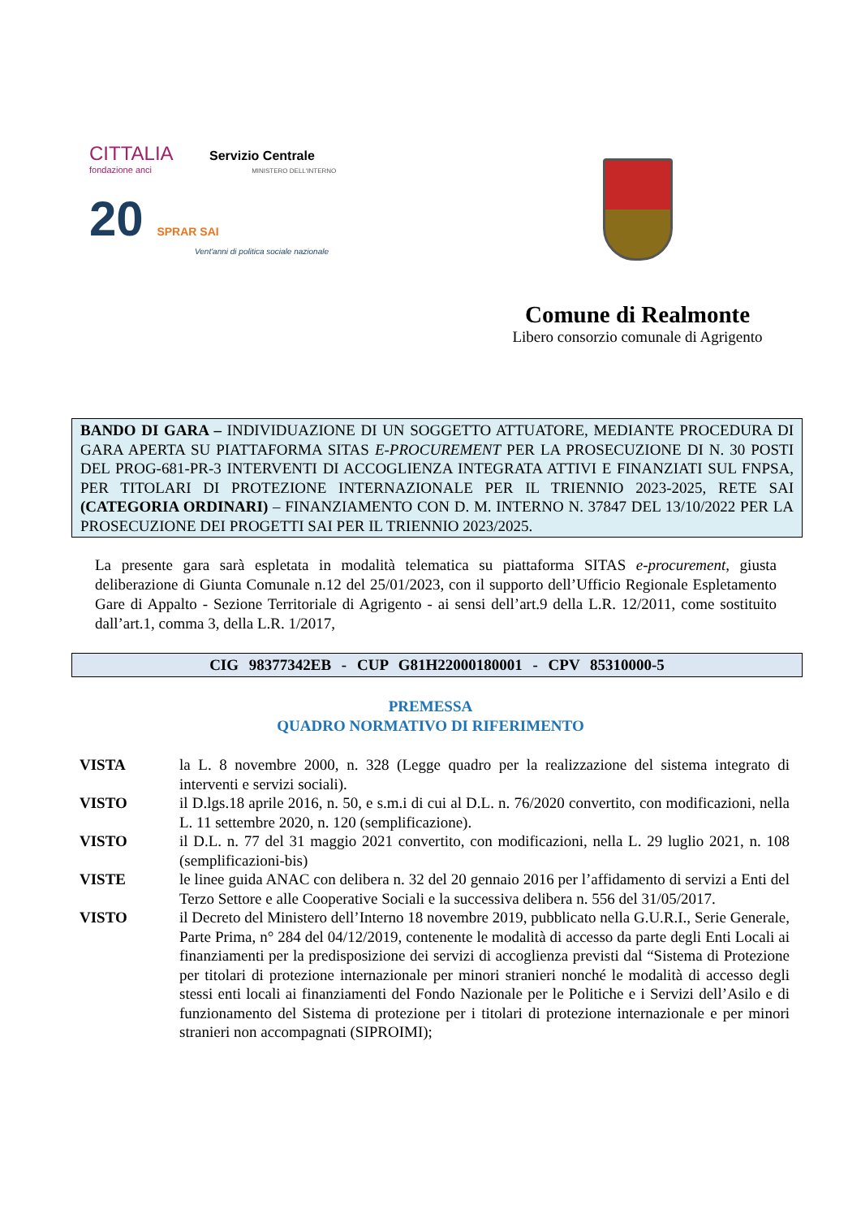CITTALIA Servizio Centrale
fondazione anci MINISTERO DELL'INTERNO
20 SPRAR SAI
Vent'anni di politica sociale nazionale
Comune di Realmonte
Libero consorzio comunale di Agrigento
BANDO DI GARA – INDIVIDUAZIONE DI UN SOGGETTO ATTUATORE, MEDIANTE PROCEDURA DI GARA APERTA SU PIATTAFORMA SITAS E-PROCUREMENT PER LA PROSECUZIONE DI N. 30 POSTI DEL PROG-681-PR-3 INTERVENTI DI ACCOGLIENZA INTEGRATA ATTIVI E FINANZIATI SUL FNPSA, PER TITOLARI DI PROTEZIONE INTERNAZIONALE PER IL TRIENNIO 2023-2025, RETE SAI (CATEGORIA ORDINARI) – FINANZIAMENTO CON D. M. INTERNO N. 37847 DEL 13/10/2022 PER LA PROSECUZIONE DEI PROGETTI SAI PER IL TRIENNIO 2023/2025.
La presente gara sarà espletata in modalità telematica su piattaforma SITAS e-procurement, giusta deliberazione di Giunta Comunale n.12 del 25/01/2023, con il supporto dell’Ufficio Regionale Espletamento Gare di Appalto - Sezione Territoriale di Agrigento - ai sensi dell’art.9 della L.R. 12/2011, come sostituito dall’art.1, comma 3, della L.R. 1/2017,
CIG 98377342EB - CUP G81H22000180001 - CPV 85310000-5
PREMESSA
QUADRO NORMATIVO DI RIFERIMENTO
VISTA la L. 8 novembre 2000, n. 328 (Legge quadro per la realizzazione del sistema integrato di interventi e servizi sociali).
VISTO il D.lgs.18 aprile 2016, n. 50, e s.m.i di cui al D.L. n. 76/2020 convertito, con modificazioni, nella L. 11 settembre 2020, n. 120 (semplificazione).
VISTO il D.L. n. 77 del 31 maggio 2021 convertito, con modificazioni, nella L. 29 luglio 2021, n. 108 (semplificazioni-bis)
VISTE le linee guida ANAC con delibera n. 32 del 20 gennaio 2016 per l’affidamento di servizi a Enti del Terzo Settore e alle Cooperative Sociali e la successiva delibera n. 556 del 31/05/2017.
VISTO il Decreto del Ministero dell’Interno 18 novembre 2019, pubblicato nella G.U.R.I., Serie Generale, Parte Prima, n° 284 del 04/12/2019, contenente le modalità di accesso da parte degli Enti Locali ai finanziamenti per la predisposizione dei servizi di accoglienza previsti dal “Sistema di Protezione per titolari di protezione internazionale per minori stranieri nonché le modalità di accesso degli stessi enti locali ai finanziamenti del Fondo Nazionale per le Politiche e i Servizi dell’Asilo e di funzionamento del Sistema di protezione per i titolari di protezione internazionale e per minori stranieri non accompagnati (SIPROIMI);